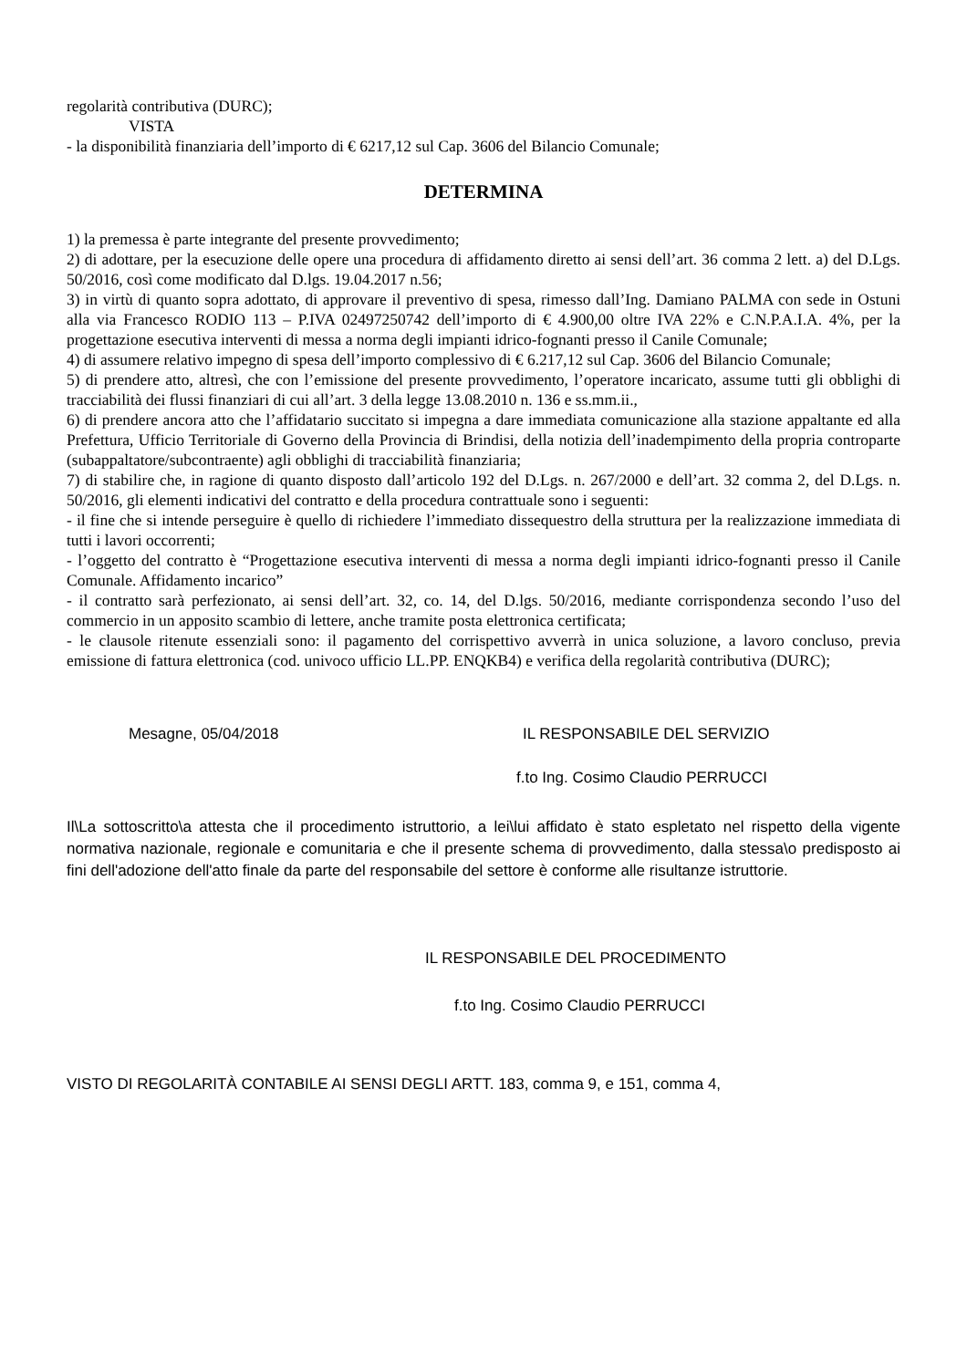regolarità contributiva (DURC);
VISTA
- la disponibilità finanziaria dell’importo di € 6217,12 sul Cap. 3606 del Bilancio Comunale;
DETERMINA
1) la premessa è parte integrante del presente provvedimento;
2) di adottare, per la esecuzione delle opere una procedura di affidamento diretto ai sensi dell’art. 36 comma 2 lett. a) del D.Lgs. 50/2016, così come modificato dal D.lgs. 19.04.2017 n.56;
3) in virtù di quanto sopra adottato, di approvare il preventivo di spesa, rimesso dall’Ing. Damiano PALMA con sede in Ostuni alla via Francesco RODIO 113 – P.IVA 02497250742 dell’importo di € 4.900,00 oltre IVA 22% e C.N.P.A.I.A. 4%, per la progettazione esecutiva interventi di messa a norma degli impianti idrico-fognanti presso il Canile Comunale;
4) di assumere relativo impegno di spesa dell’importo complessivo di € 6.217,12 sul Cap. 3606 del Bilancio Comunale;
5) di prendere atto, altresì, che con l’emissione del presente provvedimento, l’operatore incaricato, assume tutti gli obblighi di tracciabilità dei flussi finanziari di cui all’art. 3 della legge 13.08.2010 n. 136 e ss.mm.ii.,
6) di prendere ancora atto che l’affidatario succitato si impegna a dare immediata comunicazione alla stazione appaltante ed alla Prefettura, Ufficio Territoriale di Governo della Provincia di Brindisi, della notizia dell’inadempimento della propria controparte (subappaltatore/subcontraente) agli obblighi di tracciabilità finanziaria;
7) di stabilire che, in ragione di quanto disposto dall’articolo 192 del D.Lgs. n. 267/2000 e dell’art. 32 comma 2, del D.Lgs. n. 50/2016, gli elementi indicativi del contratto e della procedura contrattuale sono i seguenti:
- il fine che si intende perseguire è quello di richiedere l’immediato dissequestro della struttura per la realizzazione immediata di tutti i lavori occorrenti;
- l’oggetto del contratto è “Progettazione esecutiva interventi di messa a norma degli impianti idrico-fognanti presso il Canile Comunale. Affidamento incarico”
- il contratto sarà perfezionato, ai sensi dell’art. 32, co. 14, del D.lgs. 50/2016, mediante corrispondenza secondo l’uso del commercio in un apposito scambio di lettere, anche tramite posta elettronica certificata;
- le clausole ritenute essenziali sono: il pagamento del corrispettivo avverrà in unica soluzione, a lavoro concluso, previa emissione di fattura elettronica (cod. univoco ufficio LL.PP. ENQKB4) e verifica della regolarità contributiva (DURC);
Mesagne, 05/04/2018 IL RESPONSABILE DEL SERVIZIO
f.to Ing. Cosimo Claudio PERRUCCI
Il\La sottoscritto\a attesta che il procedimento istruttorio, a lei\lui affidato è stato espletato nel rispetto della vigente normativa nazionale, regionale e comunitaria e che il presente schema di provvedimento, dalla stessa\o predisposto ai fini dell'adozione dell'atto finale da parte del responsabile del settore è conforme alle risultanze istruttorie.
IL RESPONSABILE DEL PROCEDIMENTO
f.to Ing. Cosimo Claudio PERRUCCI
VISTO DI REGOLARITÀ CONTABILE AI SENSI DEGLI ARTT. 183, comma 9, e 151, comma 4,